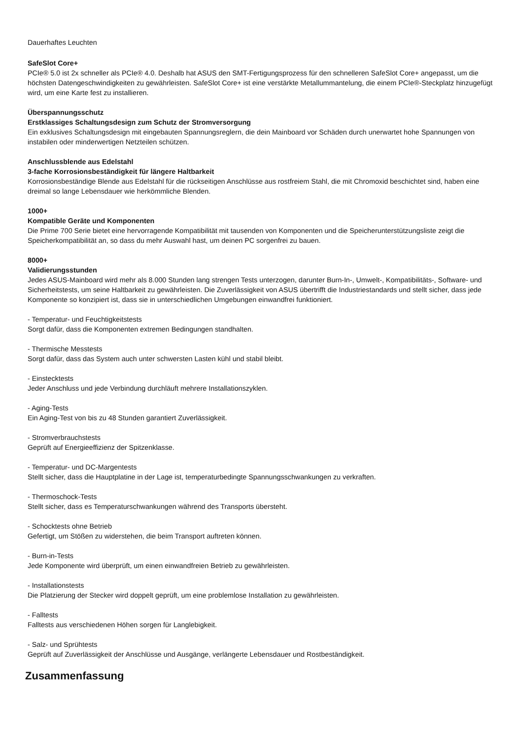Dauerhaftes Leuchten
SafeSlot Core+
PCIe® 5.0 ist 2x schneller als PCIe® 4.0. Deshalb hat ASUS den SMT-Fertigungsprozess für den schnelleren SafeSlot Core+ angepasst, um die höchsten Datengeschwindigkeiten zu gewährleisten. SafeSlot Core+ ist eine verstärkte Metallummantelung, die einem PCIe®-Steckplatz hinzugefügt wird, um eine Karte fest zu installieren.
Überspannungsschutz
Erstklassiges Schaltungsdesign zum Schutz der Stromversorgung
Ein exklusives Schaltungsdesign mit eingebauten Spannungsreglern, die dein Mainboard vor Schäden durch unerwartet hohe Spannungen von instabilen oder minderwertigen Netzteilen schützen.
Anschlussblende aus Edelstahl
3-fache Korrosionsbeständigkeit für längere Haltbarkeit
Korrosionsbeständige Blende aus Edelstahl für die rückseitigen Anschlüsse aus rostfreiem Stahl, die mit Chromoxid beschichtet sind, haben eine dreimal so lange Lebensdauer wie herkömmliche Blenden.
1000+
Kompatible Geräte und Komponenten
Die Prime 700 Serie bietet eine hervorragende Kompatibilität mit tausenden von Komponenten und die Speicherunterstützungsliste zeigt die Speicherkompatibilität an, so dass du mehr Auswahl hast, um deinen PC sorgenfrei zu bauen.
8000+
Validierungsstunden
Jedes ASUS-Mainboard wird mehr als 8.000 Stunden lang strengen Tests unterzogen, darunter Burn-In-, Umwelt-, Kompatibilitäts-, Software- und Sicherheitstests, um seine Haltbarkeit zu gewährleisten. Die Zuverlässigkeit von ASUS übertrifft die Industriestandards und stellt sicher, dass jede Komponente so konzipiert ist, dass sie in unterschiedlichen Umgebungen einwandfrei funktioniert.
- Temperatur- und Feuchtigkeitstests
Sorgt dafür, dass die Komponenten extremen Bedingungen standhalten.
- Thermische Messtests
Sorgt dafür, dass das System auch unter schwersten Lasten kühl und stabil bleibt.
- Einstecktests
Jeder Anschluss und jede Verbindung durchläuft mehrere Installationszyklen.
- Aging-Tests
Ein Aging-Test von bis zu 48 Stunden garantiert Zuverlässigkeit.
- Stromverbrauchstests
Geprüft auf Energieeffizienz der Spitzenklasse.
- Temperatur- und DC-Margentests
Stellt sicher, dass die Hauptplatine in der Lage ist, temperaturbedingte Spannungsschwankungen zu verkraften.
- Thermoschock-Tests
Stellt sicher, dass es Temperaturschwankungen während des Transports übersteht.
- Schocktests ohne Betrieb
Gefertigt, um Stößen zu widerstehen, die beim Transport auftreten können.
- Burn-in-Tests
Jede Komponente wird überprüft, um einen einwandfreien Betrieb zu gewährleisten.
- Installationstests
Die Platzierung der Stecker wird doppelt geprüft, um eine problemlose Installation zu gewährleisten.
- Falltests
Falltests aus verschiedenen Höhen sorgen für Langlebigkeit.
- Salz- und Sprühtests
Geprüft auf Zuverlässigkeit der Anschlüsse und Ausgänge, verlängerte Lebensdauer und Rostbeständigkeit.
Zusammenfassung